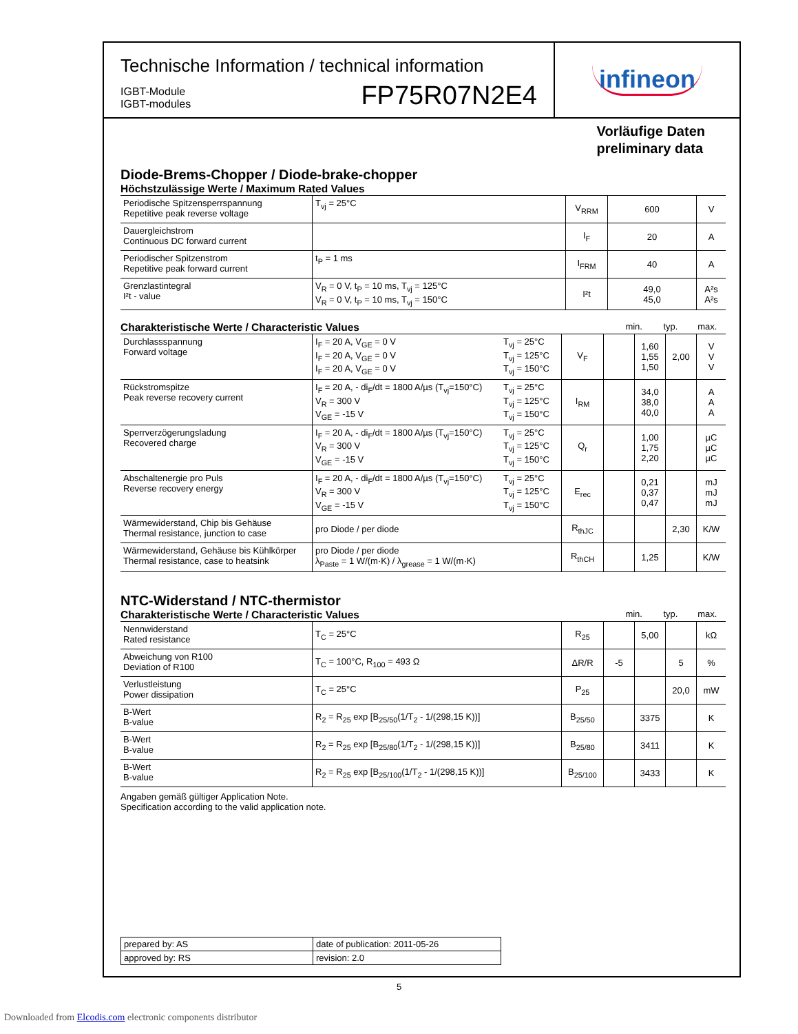Technische Information / technical information
IGBT-Module
IGBT-modules
FP75R07N2E4
infineon
Vorläufige Daten
preliminary data
Diode-Brems-Chopper / Diode-brake-chopper
Höchstzulässige Werte / Maximum Rated Values
| Periodische Spitzensperrspannung Repetitive peak reverse voltage | T<sub>vj</sub> = 25°C | V<sub>RRM</sub> | 600 | V |
| Dauergleichstrom Continuous DC forward current | | I<sub>F</sub> | 20 | A |
| Periodischer Spitzenstrom Repetitive peak forward current | t<sub>P</sub> = 1 ms | I<sub>FRM</sub> | 40 | A |
| Grenzlastintegral I²t - value | V<sub>R</sub> = 0 V, t<sub>P</sub> = 10 ms, T<sub>vj</sub> = 125°C V<sub>R</sub> = 0 V, t<sub>P</sub> = 10 ms, T<sub>vj</sub> = 150°C | I²t | 49,0 45,0 | A²s A²s |
Charakteristische Werte / Characteristic Values min. typ. max.
| Durchlassspannung Forward voltage | I<sub>F</sub> = 20 A, V<sub>GE</sub> = 0 V I<sub>F</sub> = 20 A, V<sub>GE</sub> = 0 V I<sub>F</sub> = 20 A, V<sub>GE</sub> = 0 V | T<sub>vj</sub> = 25°C T<sub>vj</sub> = 125°C T<sub>vj</sub> = 150°C | V<sub>F</sub> | | 1,60 1,55 1,50 | 2,00 | V V V |
| Rückstromspitze Peak reverse recovery current | I<sub>F</sub> = 20 A, - di<sub>F</sub>/dt = 1800 A/µs (T<sub>vj</sub>=150°C) V<sub>R</sub> = 300 V V<sub>GE</sub> = -15 V | T<sub>vj</sub> = 25°C T<sub>vj</sub> = 125°C T<sub>vj</sub> = 150°C | I<sub>RM</sub> | | 34,0 38,0 40,0 | | A A A |
| Sperrverzögerungsladung Recovered charge | I<sub>F</sub> = 20 A, - di<sub>F</sub>/dt = 1800 A/µs (T<sub>vj</sub>=150°C) V<sub>R</sub> = 300 V V<sub>GE</sub> = -15 V | T<sub>vj</sub> = 25°C T<sub>vj</sub> = 125°C T<sub>vj</sub> = 150°C | Q<sub>r</sub> | | 1,00 1,75 2,20 | | µC µC µC |
| Abschaltenergie pro Puls Reverse recovery energy | I<sub>F</sub> = 20 A, - di<sub>F</sub>/dt = 1800 A/µs (T<sub>vj</sub>=150°C) V<sub>R</sub> = 300 V V<sub>GE</sub> = -15 V | T<sub>vj</sub> = 25°C T<sub>vj</sub> = 125°C T<sub>vj</sub> = 150°C | E<sub>rec</sub> | | 0,21 0,37 0,47 | | mJ mJ mJ |
| Wärmewiderstand, Chip bis Gehäuse Thermal resistance, junction to case | pro Diode / per diode | | R<sub>thJC</sub> | | | 2,30 | K/W |
| Wärmewiderstand, Gehäuse bis Kühlkörper Thermal resistance, case to heatsink | pro Diode / per diode λ<sub>Paste</sub> = 1 W/(m·K) / λ<sub>grease</sub> = 1 W/(m·K) | | R<sub>thCH</sub> | | 1,25 | | K/W |
NTC-Widerstand / NTC-thermistor
Charakteristische Werte / Characteristic Values min. typ. max.
| Nennwiderstand Rated resistance | T<sub>C</sub> = 25°C | R<sub>25</sub> | | 5,00 | | kΩ |
| Abweichung von R100 Deviation of R100 | T<sub>C</sub> = 100°C, R<sub>100</sub> = 493 Ω | ΔR/R | -5 | | 5 | % |
| Verlustleistung Power dissipation | T<sub>C</sub> = 25°C | P<sub>25</sub> | | | 20,0 | mW |
| B-Wert B-value | R<sub>2</sub> = R<sub>25</sub> exp [B<sub>25/50</sub>(1/T<sub>2</sub> - 1/(298,15 K))] | B<sub>25/50</sub> | | 3375 | | K |
| B-Wert B-value | R<sub>2</sub> = R<sub>25</sub> exp [B<sub>25/80</sub>(1/T<sub>2</sub> - 1/(298,15 K))] | B<sub>25/80</sub> | | 3411 | | K |
| B-Wert B-value | R<sub>2</sub> = R<sub>25</sub> exp [B<sub>25/100</sub>(1/T<sub>2</sub> - 1/(298,15 K))] | B<sub>25/100</sub> | | 3433 | | K |
Angaben gemäß gültiger Application Note.
Specification according to the valid application note.
| prepared by: AS | date of publication: 2011-05-26 |
| approved by: RS | revision: 2.0 |
5
Downloaded from Elcodis.com electronic components distributor